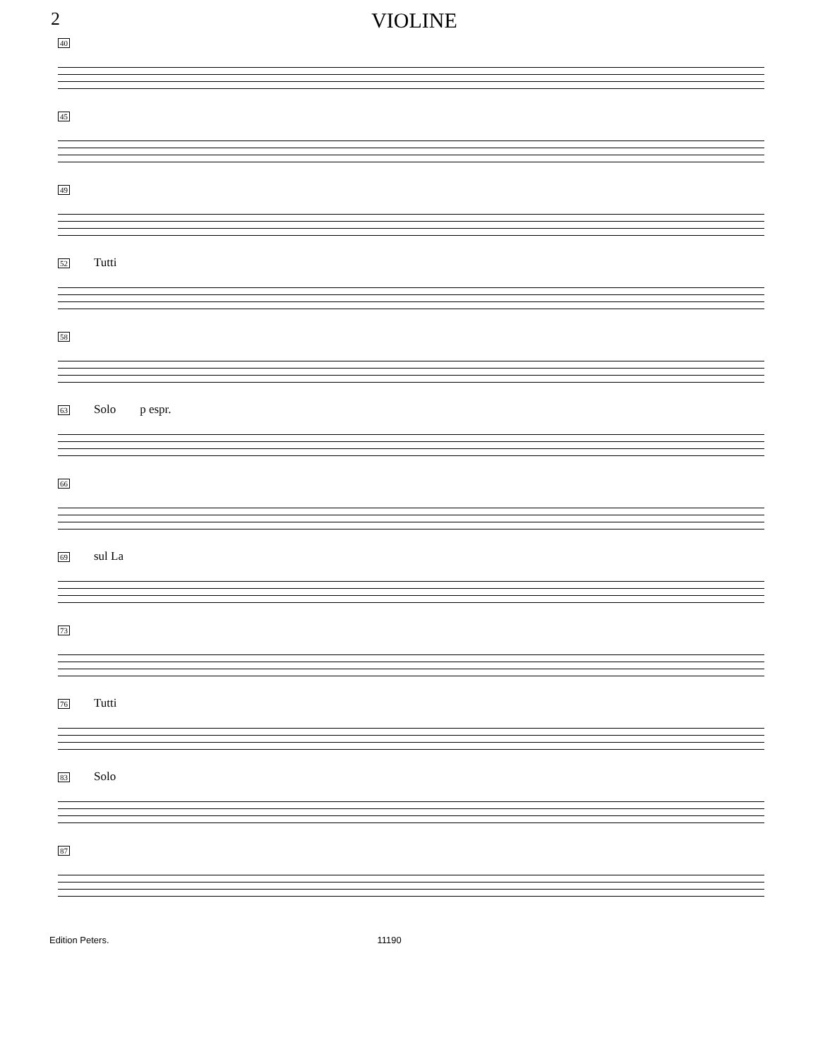2 VIOLINE
40
45
49
52 Tutti
58
63 Solo p espr.
66
69 sul La
73
76 Tutti
83 Solo
87
Edition Peters. 11190